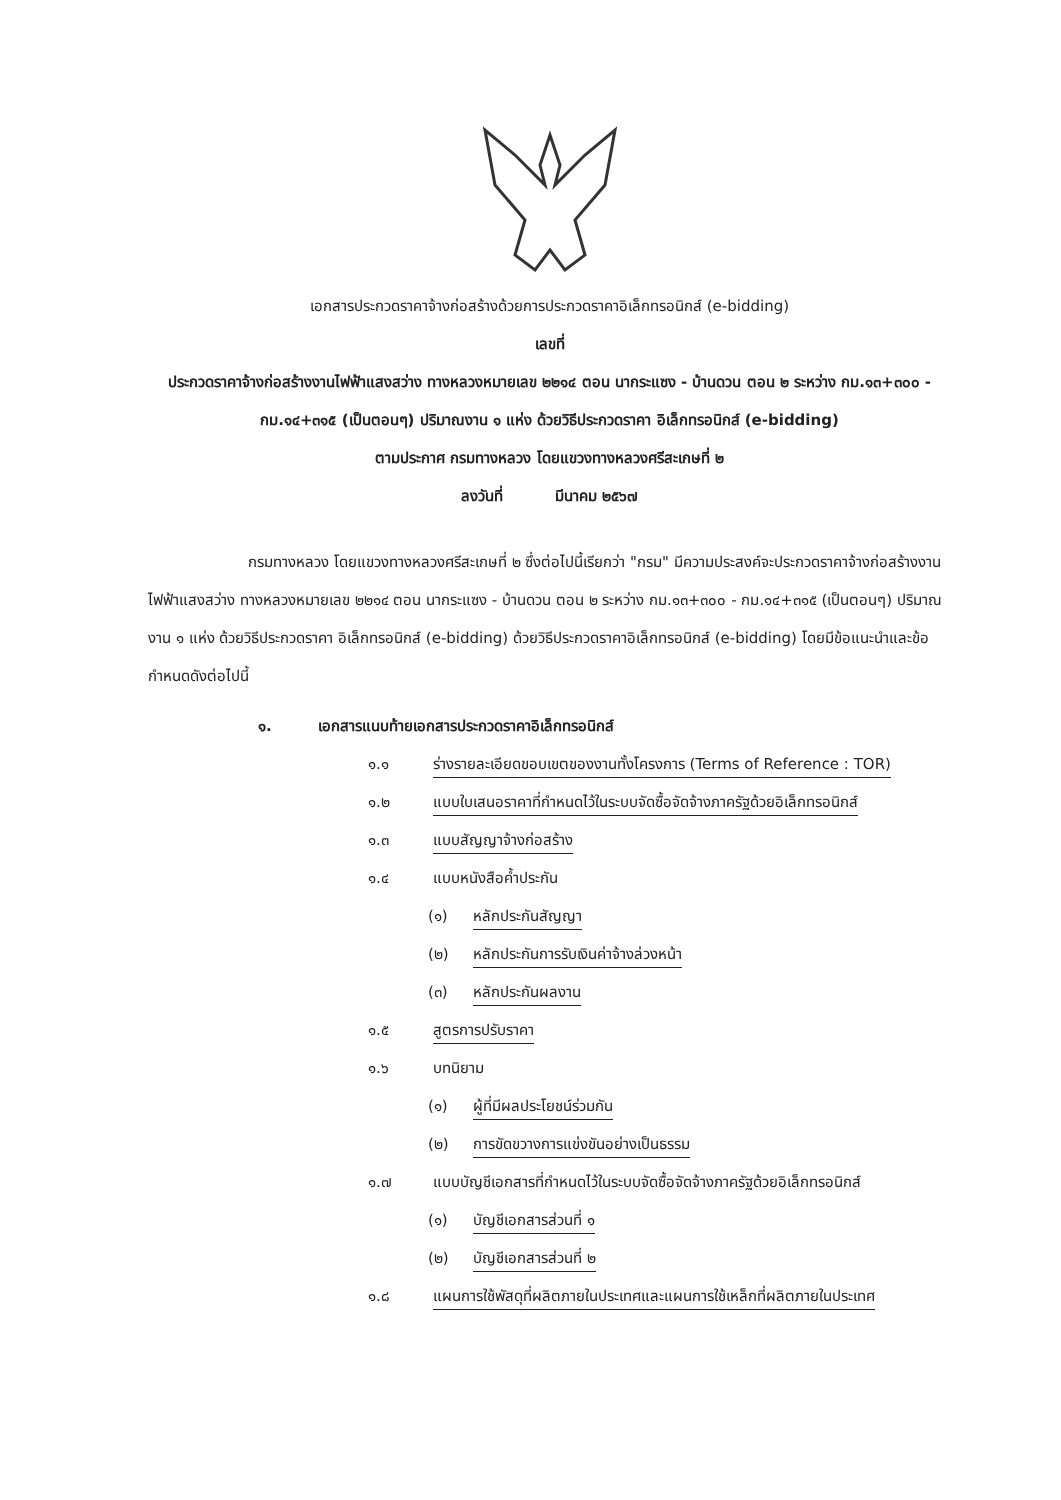เอกสารประกวดราคาจ้างก่อสร้างด้วยการประกวดราคาอิเล็กทรอนิกส์ (e-bidding)
เลขที่
ประกวดราคาจ้างก่อสร้างงานไฟฟ้าแสงสว่าง ทางหลวงหมายเลข ๒๒๑๔ ตอน นากระแซง - บ้านดวน ตอน ๒ ระหว่าง กม.๑๓+๓๐๐ - กม.๑๔+๓๑๕ (เป็นตอนๆ) ปริมาณงาน ๑ แห่ง ด้วยวิธีประกวดราคา อิเล็กทรอนิกส์ (e-bidding)
ตามประกาศ กรมทางหลวง โดยแขวงทางหลวงศรีสะเกษที่ ๒
ลงวันที่ มีนาคม ๒๕๖๗
กรมทางหลวง โดยแขวงทางหลวงศรีสะเกษที่ ๒ ซึ่งต่อไปนี้เรียกว่า "กรม" มีความประสงค์จะประกวดราคาจ้างก่อสร้างงานไฟฟ้าแสงสว่าง ทางหลวงหมายเลข ๒๒๑๔ ตอน นากระแซง - บ้านดวน ตอน ๒ ระหว่าง กม.๑๓+๓๐๐ - กม.๑๔+๓๑๕ (เป็นตอนๆ) ปริมาณงาน ๑ แห่ง ด้วยวิธีประกวดราคา อิเล็กทรอนิกส์ (e-bidding) ด้วยวิธีประกวดราคาอิเล็กทรอนิกส์ (e-bidding) โดยมีข้อแนะนำและข้อกำหนดดังต่อไปนี้
๑. เอกสารแนบท้ายเอกสารประกวดราคาอิเล็กทรอนิกส์
๑.๑ ร่างรายละเอียดขอบเขตของงานทั้งโครงการ (Terms of Reference : TOR)
๑.๒ แบบใบเสนอราคาที่กำหนดไว้ในระบบจัดซื้อจัดจ้างภาครัฐด้วยอิเล็กทรอนิกส์
๑.๓ แบบสัญญาจ้างก่อสร้าง
๑.๔ แบบหนังสือค้ำประกัน
(๑) หลักประกันสัญญา
(๒) หลักประกันการรับเงินค่าจ้างล่วงหน้า
(๓) หลักประกันผลงาน
๑.๕ สูตรการปรับราคา
๑.๖ บทนิยาม
(๑) ผู้ที่มีผลประโยชน์ร่วมกัน
(๒) การขัดขวางการแข่งขันอย่างเป็นธรรม
๑.๗ แบบบัญชีเอกสารที่กำหนดไว้ในระบบจัดซื้อจัดจ้างภาครัฐด้วยอิเล็กทรอนิกส์
(๑) บัญชีเอกสารส่วนที่ ๑
(๒) บัญชีเอกสารส่วนที่ ๒
๑.๘ แผนการใช้พัสดุที่ผลิตภายในประเทศและแผนการใช้เหล็กที่ผลิตภายในประเทศ